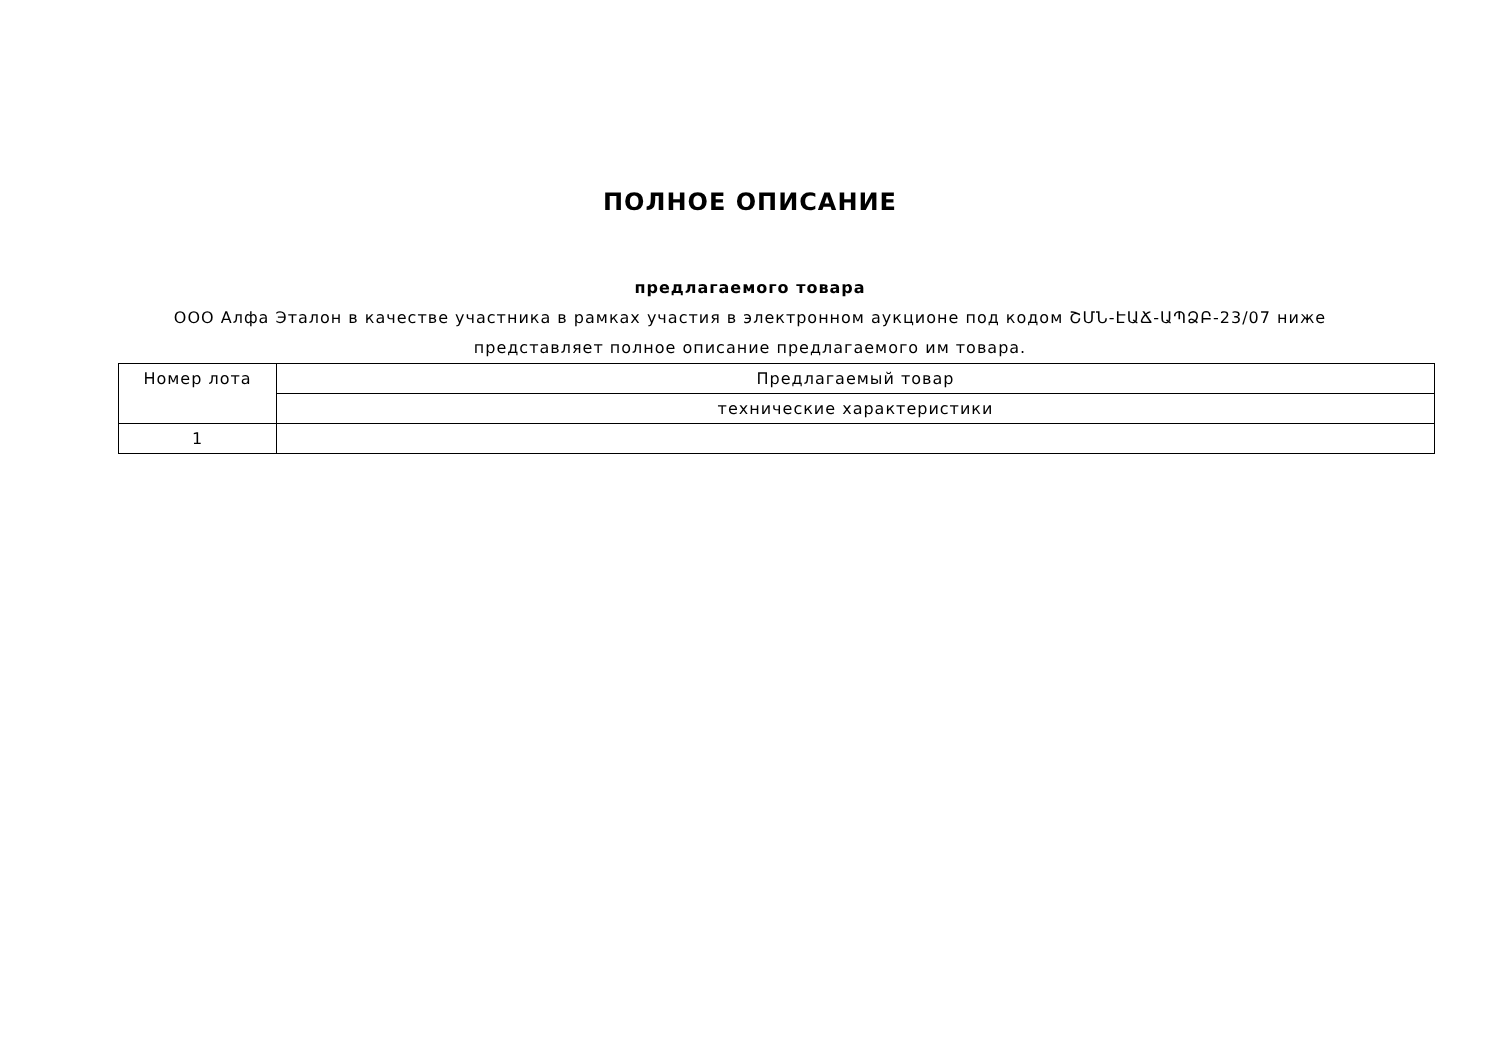ПОЛНОЕ ОПИСАНИЕ
предлагаемого товара
ООО Алфа Эталон в качестве участника в рамках участия в электронном аукционе под кодом ՇՄՆ-ԷԱՃ-ԱՊՁԲ-23/07 ниже представляет полное описание предлагаемого им товара.
| Номер лота | Предлагаемый товар |
| | технические характеристики |
| 1 | |